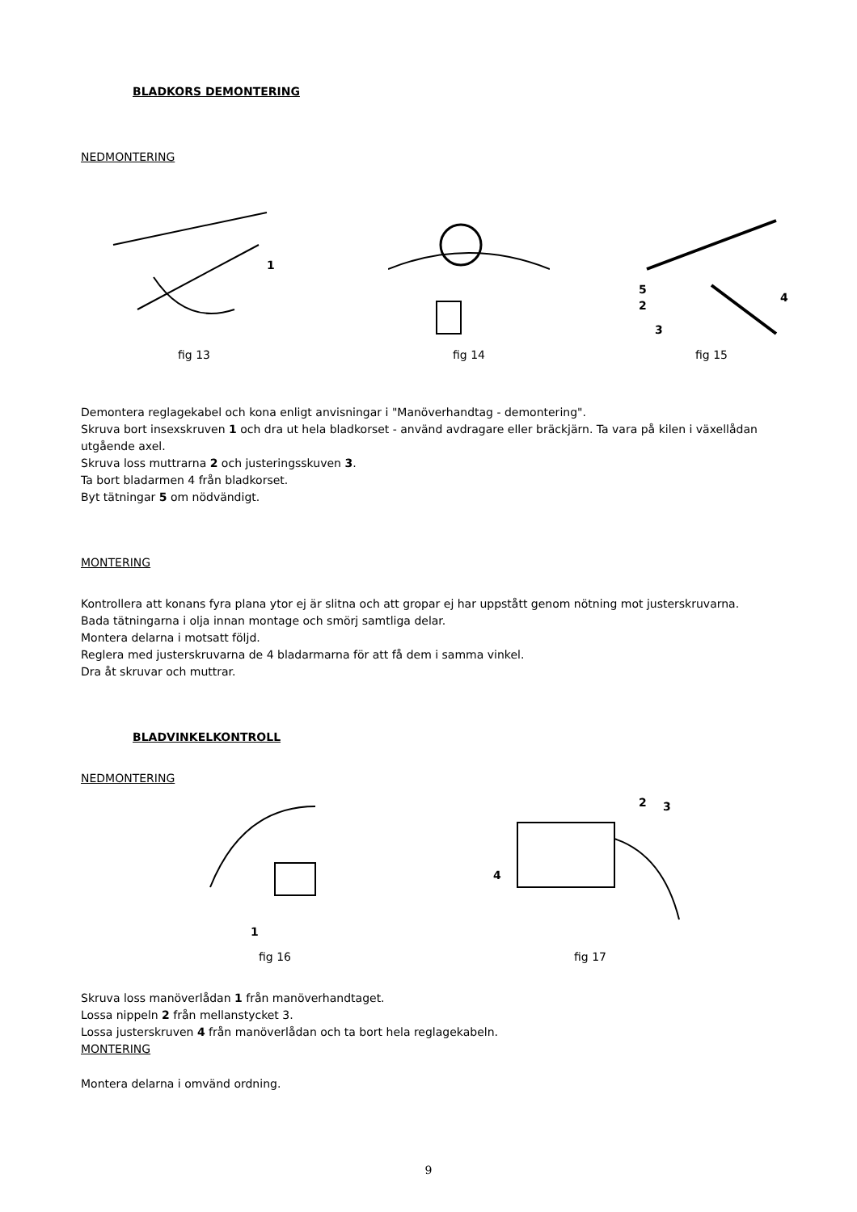BLADKORS DEMONTERING
NEDMONTERING
1
fig 13
fig 14
5
2
3
4
fig 15
Demontera reglagekabel och kona enligt anvisningar i "Manöverhandtag - demontering".
Skruva bort insexskruven 1 och dra ut hela bladkorset - använd avdragare eller bräckjärn. Ta vara på kilen i växellådan utgående axel.
Skruva loss muttrarna 2 och justeringsskuven 3.
Ta bort bladarmen 4 från bladkorset.
Byt tätningar 5 om nödvändigt.
MONTERING
Kontrollera att konans fyra plana ytor ej är slitna och att gropar ej har uppstått genom nötning mot justerskruvarna.
Bada tätningarna i olja innan montage och smörj samtliga delar.
Montera delarna i motsatt följd.
Reglera med justerskruvarna de 4 bladarmarna för att få dem i samma vinkel.
Dra åt skruvar och muttrar.
BLADVINKELKONTROLL
NEDMONTERING
1
fig 16
4
2
3
fig 17
Skruva loss manöverlådan 1 från manöverhandtaget.
Lossa nippeln 2 från mellanstycket 3.
Lossa justerskruven 4 från manöverlådan och ta bort hela reglagekabeln.
MONTERING
Montera delarna i omvänd ordning.
9